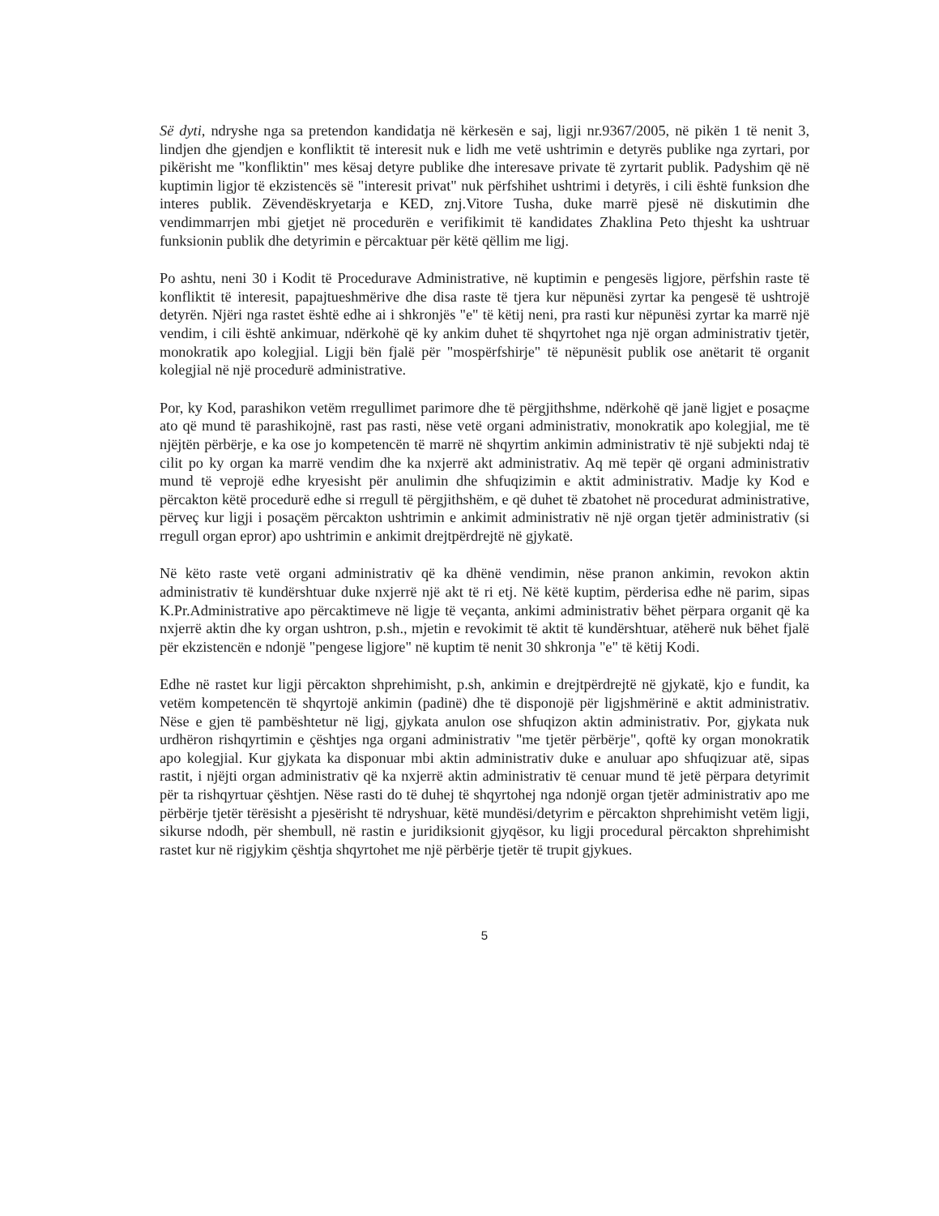Së dyti, ndryshe nga sa pretendon kandidatja në kërkesën e saj, ligji nr.9367/2005, në pikën 1 të nenit 3, lindjen dhe gjendjen e konfliktit të interesit nuk e lidh me vetë ushtrimin e detyrës publike nga zyrtari, por pikërisht me "konfliktin" mes kësaj detyre publike dhe interesave private të zyrtarit publik. Padyshim që në kuptimin ligjor të ekzistencës së "interesit privat" nuk përfshihet ushtrimi i detyrës, i cili është funksion dhe interes publik. Zëvendëskryetarja e KED, znj.Vitore Tusha, duke marrë pjesë në diskutimin dhe vendimmarrjen mbi gjetjet në procedurën e verifikimit të kandidates Zhaklina Peto thjesht ka ushtruar funksionin publik dhe detyrimin e përcaktuar për këtë qëllim me ligj.
Po ashtu, neni 30 i Kodit të Procedurave Administrative, në kuptimin e pengesës ligjore, përfshin raste të konfliktit të interesit, papajtueshmërive dhe disa raste të tjera kur nëpunësi zyrtar ka pengesë të ushtrojë detyrën. Njëri nga rastet është edhe ai i shkronjës "e" të këtij neni, pra rasti kur nëpunësi zyrtar ka marrë një vendim, i cili është ankimuar, ndërkohë që ky ankim duhet të shqyrtohet nga një organ administrativ tjetër, monokratik apo kolegjial. Ligji bën fjalë për "mospërfshirje" të nëpunësit publik ose anëtarit të organit kolegjial në një procedurë administrative.
Por, ky Kod, parashikon vetëm rregullimet parimore dhe të përgjithshme, ndërkohë që janë ligjet e posaçme ato që mund të parashikojnë, rast pas rasti, nëse vetë organi administrativ, monokratik apo kolegjial, me të njëjtën përbërje, e ka ose jo kompetencën të marrë në shqyrtim ankimin administrativ të një subjekti ndaj të cilit po ky organ ka marrë vendim dhe ka nxjerrë akt administrativ. Aq më tepër që organi administrativ mund të veprojë edhe kryesisht për anulimin dhe shfuqizimin e aktit administrativ. Madje ky Kod e përcakton këtë procedurë edhe si rregull të përgjithshëm, e që duhet të zbatohet në procedurat administrative, përveç kur ligji i posaçëm përcakton ushtrimin e ankimit administrativ në një organ tjetër administrativ (si rregull organ epror) apo ushtrimin e ankimit drejtpërdrejtë në gjykatë.
Në këto raste vetë organi administrativ që ka dhënë vendimin, nëse pranon ankimin, revokon aktin administrativ të kundërshtuar duke nxjerrë një akt të ri etj. Në këtë kuptim, përderisa edhe në parim, sipas K.Pr.Administrative apo përcaktimeve në ligje të veçanta, ankimi administrativ bëhet përpara organit që ka nxjerrë aktin dhe ky organ ushtron, p.sh., mjetin e revokimit të aktit të kundërshtuar, atëherë nuk bëhet fjalë për ekzistencën e ndonjë "pengese ligjore" në kuptim të nenit 30 shkronja "e" të këtij Kodi.
Edhe në rastet kur ligji përcakton shprehimisht, p.sh, ankimin e drejtpërdrejtë në gjykatë, kjo e fundit, ka vetëm kompetencën të shqyrtojë ankimin (padinë) dhe të disponojë për ligjshmërinë e aktit administrativ. Nëse e gjen të pambështetur në ligj, gjykata anulon ose shfuqizon aktin administrativ. Por, gjykata nuk urdhëron rishqyrtimin e çështjes nga organi administrativ "me tjetër përbërje", qoftë ky organ monokratik apo kolegjial. Kur gjykata ka disponuar mbi aktin administrativ duke e anuluar apo shfuqizuar atë, sipas rastit, i njëjti organ administrativ që ka nxjerrë aktin administrativ të cenuar mund të jetë përpara detyrimit për ta rishqyrtuar çështjen. Nëse rasti do të duhej të shqyrtohej nga ndonjë organ tjetër administrativ apo me përbërje tjetër tërësisht a pjesërisht të ndryshuar, këtë mundësi/detyrim e përcakton shprehimisht vetëm ligji, sikurse ndodh, për shembull, në rastin e juridiksionit gjyqësor, ku ligji procedural përcakton shprehimisht rastet kur në rigjykim çështja shqyrtohet me një përbërje tjetër të trupit gjykues.
5